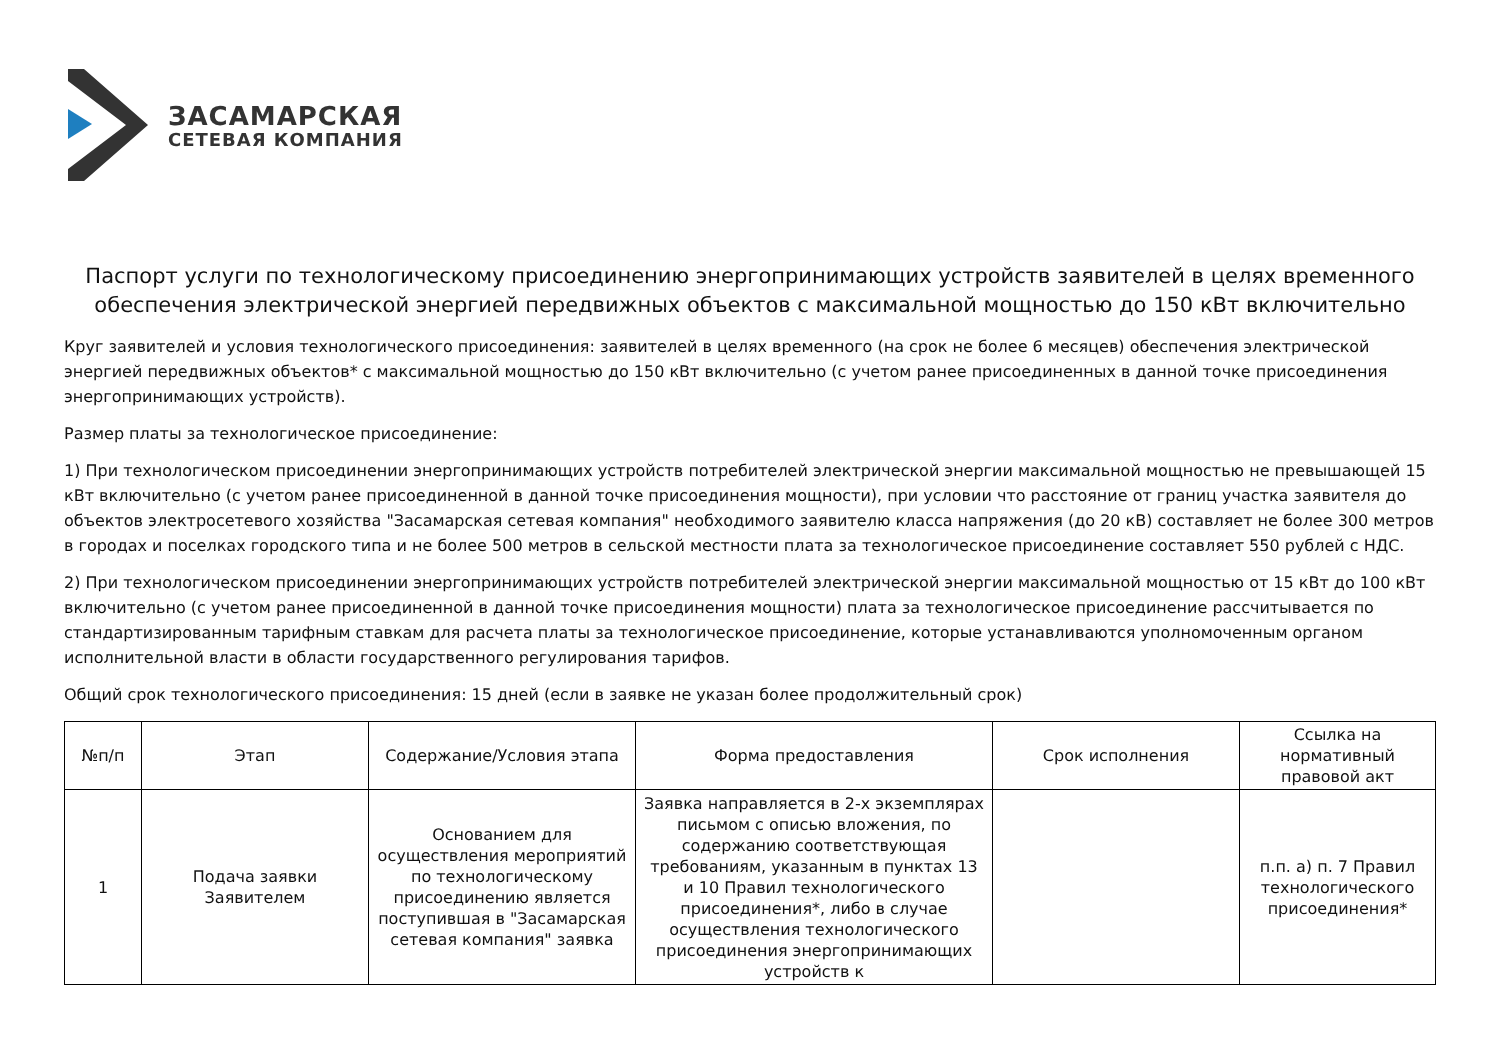ЗАСАМАРСКАЯ
СЕТЕВАЯ КОМПАНИЯ
Паспорт услуги по технологическому присоединению энергопринимающих устройств заявителей в целях временного обеспечения электрической энергией передвижных объектов с максимальной мощностью до 150 кВт включительно
Круг заявителей и условия технологического присоединения: заявителей в целях временного (на срок не более 6 месяцев) обеспечения электрической энергией передвижных объектов* с максимальной мощностью до 150 кВт включительно (с учетом ранее присоединенных в данной точке присоединения энергопринимающих устройств).
Размер платы за технологическое присоединение:
1) При технологическом присоединении энергопринимающих устройств потребителей электрической энергии максимальной мощностью не превышающей 15 кВт включительно (с учетом ранее присоединенной в данной точке присоединения мощности), при условии что расстояние от границ участка заявителя до объектов электросетевого хозяйства "Засамарская сетевая компания" необходимого заявителю класса напряжения (до 20 кВ) составляет не более 300 метров в городах и поселках городского типа и не более 500 метров в сельской местности плата за технологическое присоединение составляет 550 рублей с НДС.
2) При технологическом присоединении энергопринимающих устройств потребителей электрической энергии максимальной мощностью от 15 кВт до 100 кВт включительно (с учетом ранее присоединенной в данной точке присоединения мощности) плата за технологическое присоединение рассчитывается по стандартизированным тарифным ставкам для расчета платы за технологическое присоединение, которые устанавливаются уполномоченным органом исполнительной власти в области государственного регулирования тарифов.
Общий срок технологического присоединения: 15 дней (если в заявке не указан более продолжительный срок)
| №п/п | Этап | Содержание/Условия этапа | Форма предоставления | Срок исполнения | Ссылка на нормативный правовой акт |
| --- | --- | --- | --- | --- | --- |
| 1 | Подача заявки Заявителем | Основанием для осуществления мероприятий по технологическому присоединению является поступившая в "Засамарская сетевая компания" заявка | Заявка направляется в 2-х экземплярах письмом с описью вложения, по содержанию соответствующая требованиям, указанным в пунктах 13 и 10 Правил технологического присоединения*, либо в случае осуществления технологического присоединения энергопринимающих устройств к | | п.п. а) п. 7 Правил технологического присоединения* |